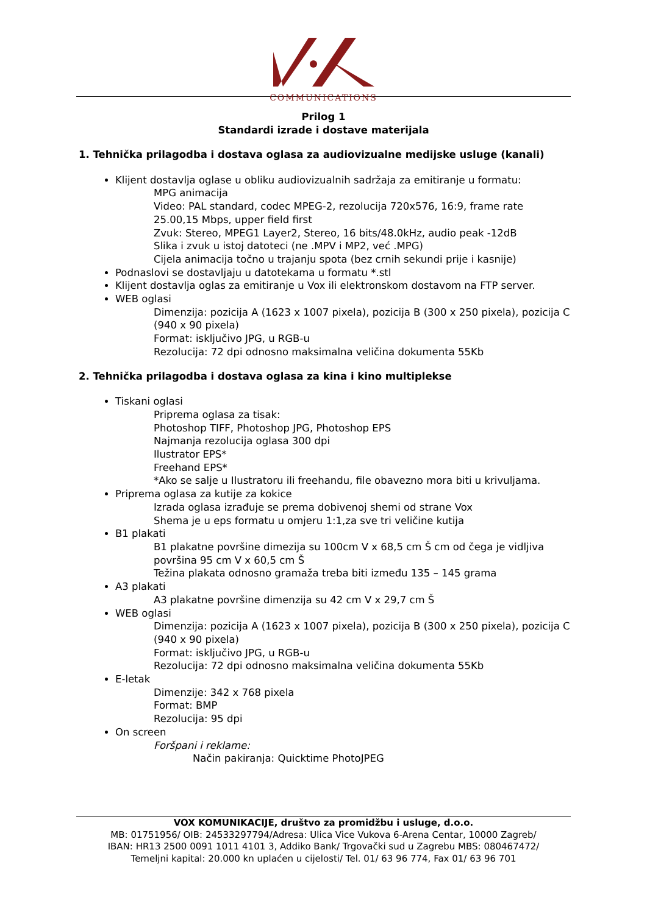COMMUNICATIONS
Prilog 1
Standardi izrade i dostave materijala
1. Tehnička prilagodba i dostava oglasa za audiovizualne medijske usluge (kanali)
Klijent dostavlja oglase u obliku audiovizualnih sadržaja za emitiranje u formatu:
MPG animacija
Video: PAL standard, codec MPEG-2, rezolucija 720x576, 16:9, frame rate 25.00,15 Mbps, upper field first
Zvuk: Stereo, MPEG1 Layer2, Stereo, 16 bits/48.0kHz, audio peak -12dB
Slika i zvuk u istoj datoteci (ne .MPV i MP2, već .MPG)
Cijela animacija točno u trajanju spota (bez crnih sekundi prije i kasnije)
Podnaslovi se dostavljaju u datotekama u formatu *.stl
Klijent dostavlja oglas za emitiranje u Vox ili elektronskom dostavom na FTP server.
WEB oglasi
Dimenzija: pozicija A (1623 x 1007 pixela), pozicija B (300 x 250 pixela), pozicija C (940 x 90 pixela)
Format: isključivo JPG, u RGB-u
Rezolucija: 72 dpi odnosno maksimalna veličina dokumenta 55Kb
2. Tehnička prilagodba i dostava oglasa za kina i kino multiplekse
Tiskani oglasi
Priprema oglasa za tisak:
Photoshop TIFF, Photoshop JPG, Photoshop EPS
Najmanja rezolucija oglasa 300 dpi
Ilustrator EPS*
Freehand EPS*
*Ako se salje u Ilustratoru ili freehandu, file obavezno mora biti u krivuljama.
Priprema oglasa za kutije za kokice
Izrada oglasa izrađuje se prema dobivenoj shemi od strane Vox
Shema je u eps formatu u omjeru 1:1,za sve tri veličine kutija
B1 plakati
B1 plakatne površine dimezija su 100cm V x 68,5 cm Š cm od čega je vidljiva površina 95 cm V x 60,5 cm Š
Težina plakata odnosno gramaža treba biti između 135 – 145 grama
A3 plakati
A3 plakatne površine dimenzija su 42 cm V x 29,7 cm Š
WEB oglasi
Dimenzija: pozicija A (1623 x 1007 pixela), pozicija B (300 x 250 pixela), pozicija C (940 x 90 pixela)
Format: isključivo JPG, u RGB-u
Rezolucija: 72 dpi odnosno maksimalna veličina dokumenta 55Kb
E-letak
Dimenzije: 342 x 768 pixela
Format: BMP
Rezolucija: 95 dpi
On screen
Foršpani i reklame:
Način pakiranja: Quicktime PhotoJPEG
VOX KOMUNIKACIJE, društvo za promidžbu i usluge, d.o.o.
MB: 01751956/ OIB: 24533297794/Adresa: Ulica Vice Vukova 6-Arena Centar, 10000 Zagreb/
IBAN: HR13 2500 0091 1011 4101 3, Addiko Bank/ Trgovački sud u Zagrebu MBS: 080467472/
Temeljni kapital: 20.000 kn uplaćen u cijelosti/ Tel. 01/ 63 96 774, Fax 01/ 63 96 701